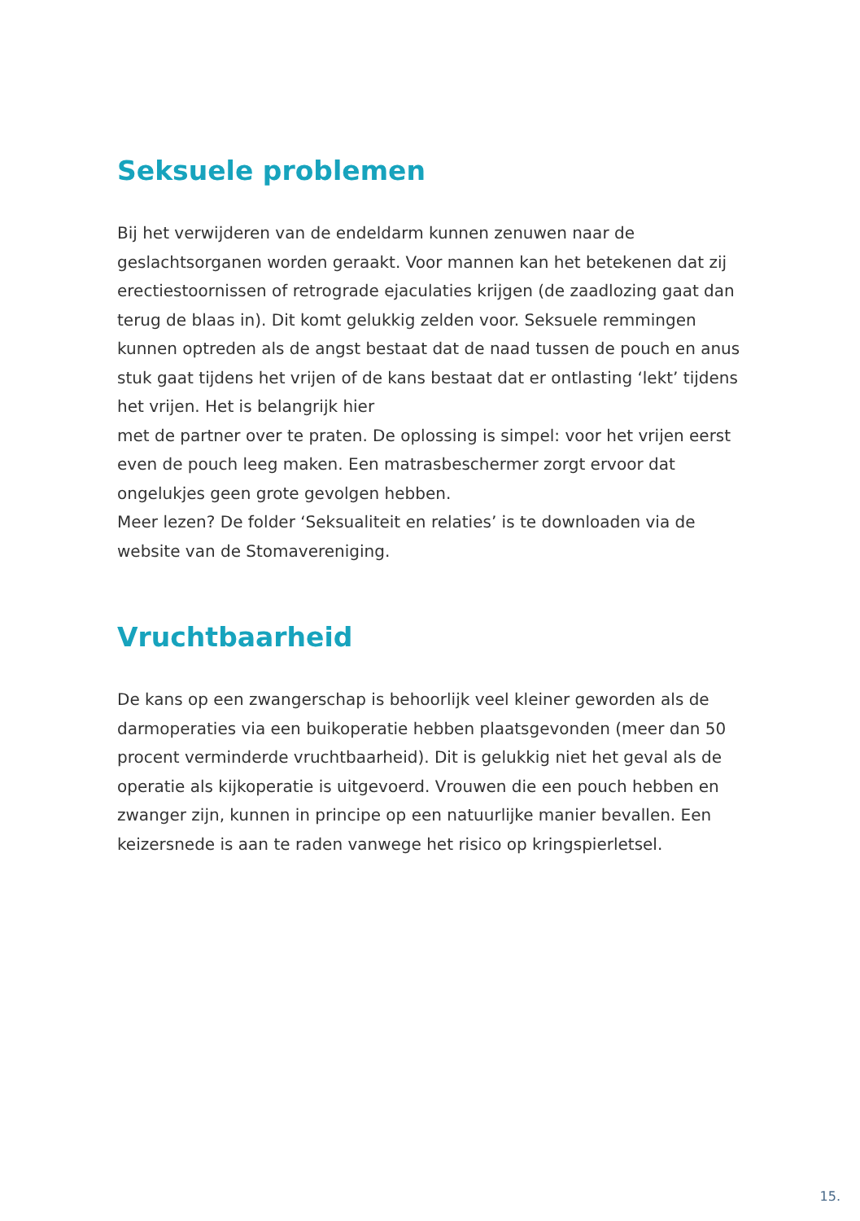Seksuele problemen
Bij het verwijderen van de endeldarm kunnen zenuwen naar de geslachtsorganen worden geraakt. Voor mannen kan het betekenen dat zij erectiestoornissen of retrograde ejaculaties krijgen (de zaadlozing gaat dan terug de blaas in). Dit komt gelukkig zelden voor. Seksuele remmingen kunnen optreden als de angst bestaat dat de naad tussen de pouch en anus stuk gaat tijdens het vrijen of de kans bestaat dat er ontlasting ‘lekt’ tijdens het vrijen. Het is belangrijk hier
met de partner over te praten. De oplossing is simpel: voor het vrijen eerst even de pouch leeg maken. Een matrasbeschermer zorgt ervoor dat ongelukjes geen grote gevolgen hebben.
Meer lezen? De folder ‘Seksualiteit en relaties’ is te downloaden via de website van de Stomavereniging.
Vruchtbaarheid
De kans op een zwangerschap is behoorlijk veel kleiner geworden als de darmoperaties via een buikoperatie hebben plaatsgevonden (meer dan 50 procent verminderde vruchtbaarheid). Dit is gelukkig niet het geval als de operatie als kijkoperatie is uitgevoerd. Vrouwen die een pouch hebben en zwanger zijn, kunnen in principe op een natuurlijke manier bevallen. Een keizersnede is aan te raden vanwege het risico op kringspierletsel.
15.